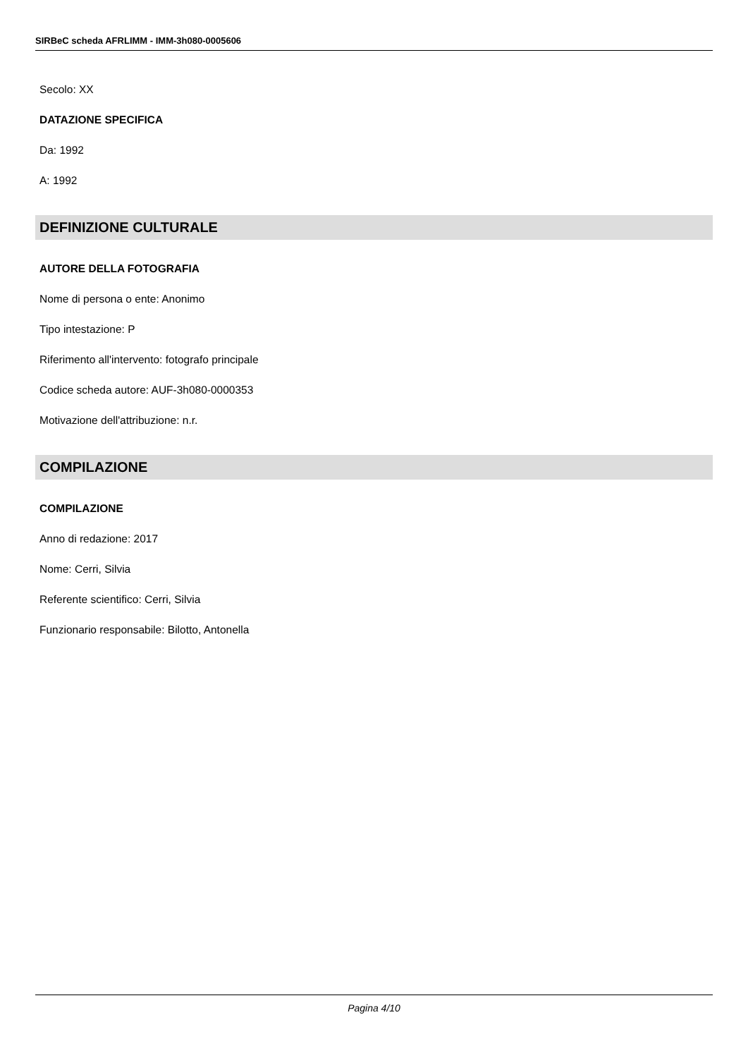SIRBeC scheda AFRLIMM - IMM-3h080-0005606
Secolo: XX
DATAZIONE SPECIFICA
Da: 1992
A: 1992
DEFINIZIONE CULTURALE
AUTORE DELLA FOTOGRAFIA
Nome di persona o ente: Anonimo
Tipo intestazione: P
Riferimento all'intervento: fotografo principale
Codice scheda autore: AUF-3h080-0000353
Motivazione dell'attribuzione: n.r.
COMPILAZIONE
COMPILAZIONE
Anno di redazione: 2017
Nome: Cerri, Silvia
Referente scientifico: Cerri, Silvia
Funzionario responsabile: Bilotto, Antonella
Pagina 4/10